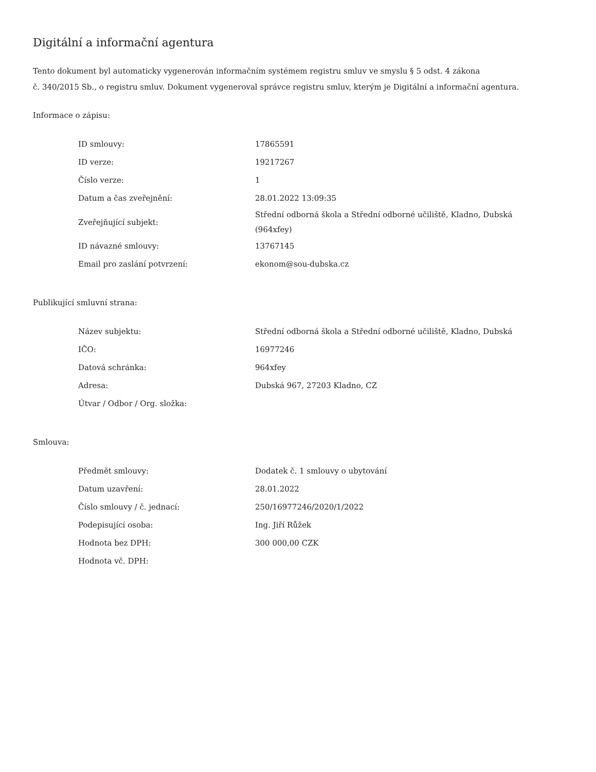Digitální a informační agentura
Tento dokument byl automaticky vygenerován informačním systémem registru smluv ve smyslu § 5 odst. 4 zákona
č. 340/2015 Sb., o registru smluv. Dokument vygeneroval správce registru smluv, kterým je Digitální a informační agentura.
Informace o zápisu:
| ID smlouvy: | 17865591 |
| ID verze: | 19217267 |
| Číslo verze: | 1 |
| Datum a čas zveřejnění: | 28.01.2022 13:09:35 |
| Zveřejňující subjekt: | Střední odborná škola a Střední odborné učiliště, Kladno, Dubská (964xfey) |
| ID návazné smlouvy: | 13767145 |
| Email pro zaslání potvrzení: | ekonom@sou-dubska.cz |
Publikující smluvní strana:
| Název subjektu: | Střední odborná škola a Střední odborné učiliště, Kladno, Dubská |
| IČO: | 16977246 |
| Datová schránka: | 964xfey |
| Adresa: | Dubská 967, 27203 Kladno, CZ |
| Útvar / Odbor / Org. složka: | |
Smlouva:
| Předmět smlouvy: | Dodatek č. 1 smlouvy o ubytování |
| Datum uzavření: | 28.01.2022 |
| Číslo smlouvy / č. jednací: | 250/16977246/2020/1/2022 |
| Podepisující osoba: | Ing. Jiří Růžek |
| Hodnota bez DPH: | 300 000,00 CZK |
| Hodnota vč. DPH: | |